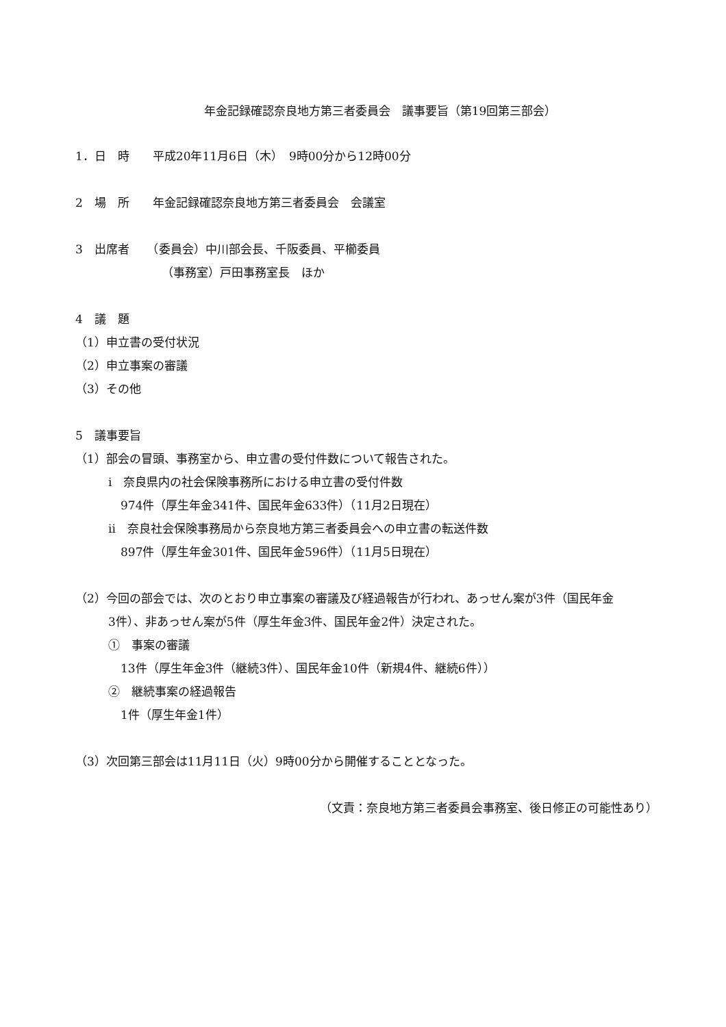年金記録確認奈良地方第三者委員会　議事要旨（第19回第三部会）
1．日　時　　平成20年11月6日（木）　9時00分から12時00分
2　場　所　　年金記録確認奈良地方第三者委員会　会議室
3　出席者　　（委員会）中川部会長、千阪委員、平櫛委員
（事務室）戸田事務室長　ほか
4　議　題
（1）申立書の受付状況
（2）申立事案の審議
（3）その他
5　議事要旨
（1）部会の冒頭、事務室から、申立書の受付件数について報告された。
i　奈良県内の社会保険事務所における申立書の受付件数
974件（厚生年金341件、国民年金633件）（11月2日現在）
ii　奈良社会保険事務局から奈良地方第三者委員会への申立書の転送件数
897件（厚生年金301件、国民年金596件）（11月5日現在）
（2）今回の部会では、次のとおり申立事案の審議及び経過報告が行われ、あっせん案が3件（国民年金
3件）、非あっせん案が5件（厚生年金3件、国民年金2件）決定された。
①　事案の審議
13件（厚生年金3件（継続3件）、国民年金10件（新規4件、継続6件））
②　継続事案の経過報告
1件（厚生年金1件）
（3）次回第三部会は11月11日（火）9時00分から開催することとなった。
（文責：奈良地方第三者委員会事務室、後日修正の可能性あり）